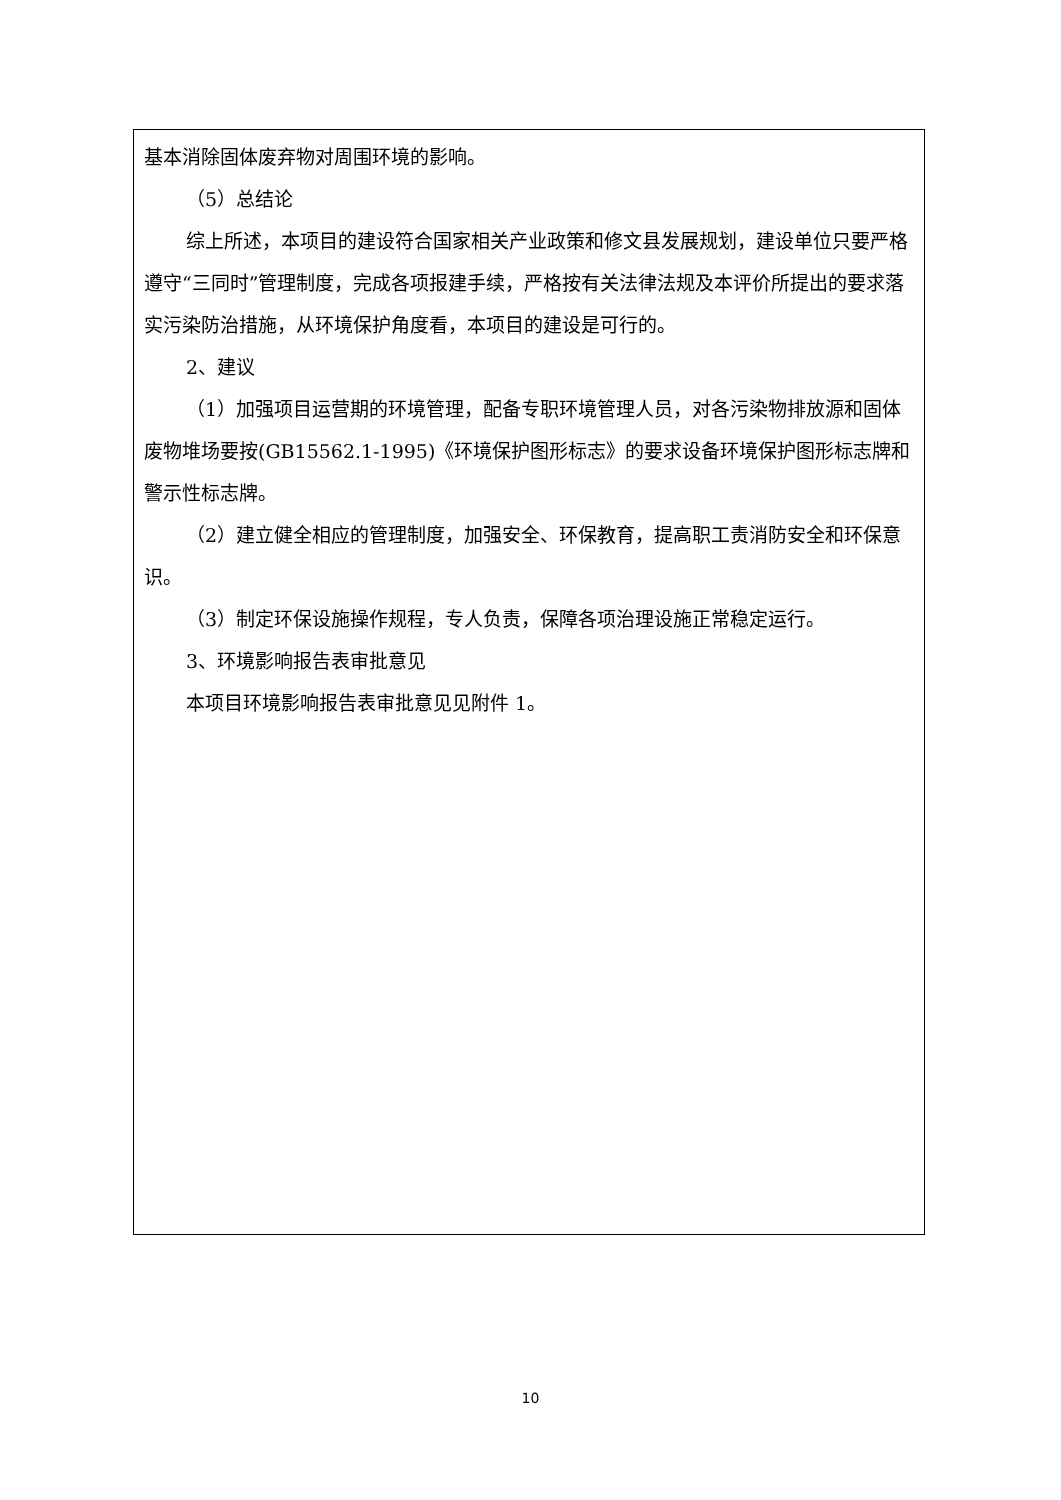基本消除固体废弃物对周围环境的影响。
（5）总结论
综上所述，本项目的建设符合国家相关产业政策和修文县发展规划，建设单位只要严格遵守“三同时”管理制度，完成各项报建手续，严格按有关法律法规及本评价所提出的要求落实污染防治措施，从环境保护角度看，本项目的建设是可行的。
2、建议
（1）加强项目运营期的环境管理，配备专职环境管理人员，对各污染物排放源和固体废物堆场要按(GB15562.1-1995)《环境保护图形标志》的要求设备环境保护图形标志牌和警示性标志牌。
（2）建立健全相应的管理制度，加强安全、环保教育，提高职工责消防安全和环保意识。
（3）制定环保设施操作规程，专人负责，保障各项治理设施正常稳定运行。
3、环境影响报告表审批意见
本项目环境影响报告表审批意见见附件 1。
10